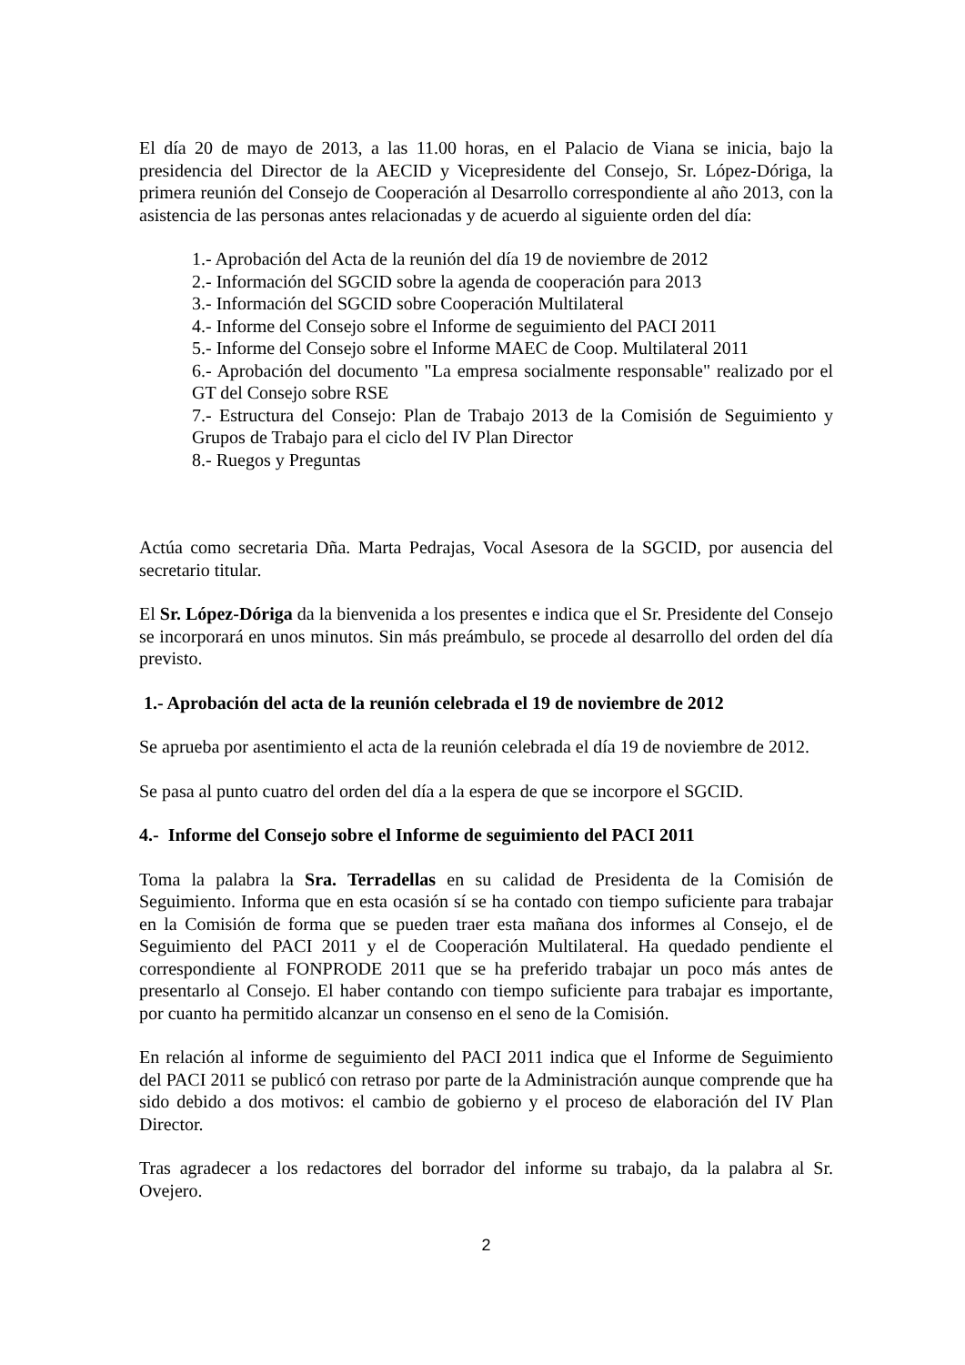El día 20 de mayo de 2013, a las 11.00 horas, en el Palacio de Viana se inicia, bajo la presidencia del Director de la AECID y Vicepresidente del Consejo, Sr. López-Dóriga, la primera reunión del Consejo de Cooperación al Desarrollo correspondiente al año 2013, con la asistencia de las personas antes relacionadas y de acuerdo al siguiente orden del día:
1.- Aprobación del Acta de la reunión del día 19 de noviembre de 2012
2.- Información del SGCID sobre la agenda de cooperación para 2013
3.- Información del SGCID sobre Cooperación Multilateral
4.- Informe del Consejo sobre el Informe de seguimiento del PACI 2011
5.- Informe del Consejo sobre el Informe MAEC de Coop. Multilateral 2011
6.- Aprobación del documento "La empresa socialmente responsable" realizado por el GT del Consejo sobre RSE
7.- Estructura del Consejo: Plan de Trabajo 2013 de la Comisión de Seguimiento y Grupos de Trabajo para el ciclo del IV Plan Director
8.- Ruegos y Preguntas
Actúa como secretaria Dña. Marta Pedrajas, Vocal Asesora de la SGCID, por ausencia del secretario titular.
El Sr. López-Dóriga da la bienvenida a los presentes e indica que el Sr. Presidente del Consejo se incorporará en unos minutos. Sin más preámbulo, se procede al desarrollo del orden del día previsto.
1.- Aprobación del acta de la reunión celebrada el 19 de noviembre de 2012
Se aprueba por asentimiento el acta de la reunión celebrada el día 19 de noviembre de 2012.
Se pasa al punto cuatro del orden del día a la espera de que se incorpore el SGCID.
4.- Informe del Consejo sobre el Informe de seguimiento del PACI 2011
Toma la palabra la Sra. Terradellas en su calidad de Presidenta de la Comisión de Seguimiento. Informa que en esta ocasión sí se ha contado con tiempo suficiente para trabajar en la Comisión de forma que se pueden traer esta mañana dos informes al Consejo, el de Seguimiento del PACI 2011 y el de Cooperación Multilateral. Ha quedado pendiente el correspondiente al FONPRODE 2011 que se ha preferido trabajar un poco más antes de presentarlo al Consejo. El haber contando con tiempo suficiente para trabajar es importante, por cuanto ha permitido alcanzar un consenso en el seno de la Comisión.
En relación al informe de seguimiento del PACI 2011 indica que el Informe de Seguimiento del PACI 2011 se publicó con retraso por parte de la Administración aunque comprende que ha sido debido a dos motivos: el cambio de gobierno y el proceso de elaboración del IV Plan Director.
Tras agradecer a los redactores del borrador del informe su trabajo, da la palabra al Sr. Ovejero.
2